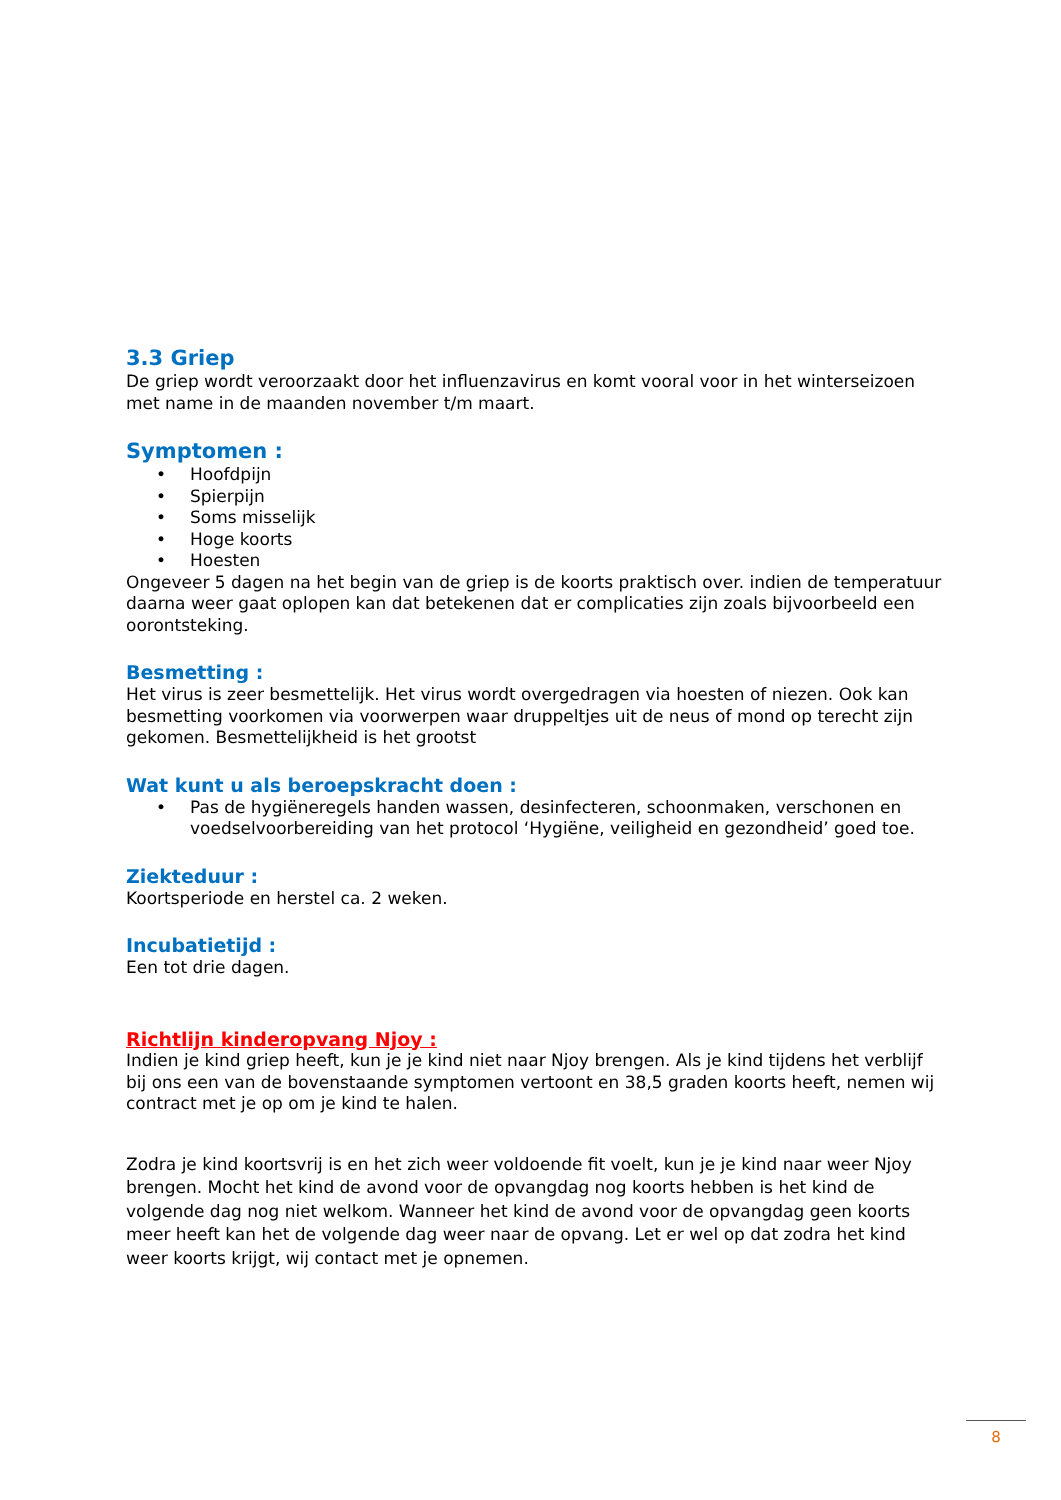3.3 Griep
De griep wordt veroorzaakt door het influenzavirus en komt vooral voor in het winterseizoen met name in de maanden november t/m maart.
Symptomen :
• Hoofdpijn
• Spierpijn
• Soms misselijk
• Hoge koorts
• Hoesten
Ongeveer 5 dagen na het begin van de griep is de koorts praktisch over. indien de temperatuur daarna weer gaat oplopen kan dat betekenen dat er complicaties zijn zoals bijvoorbeeld een oorontsteking.
Besmetting :
Het virus is zeer besmettelijk. Het virus wordt overgedragen via hoesten of niezen. Ook kan besmetting voorkomen via voorwerpen waar druppeltjes uit de neus of mond op terecht zijn gekomen. Besmettelijkheid is het grootst
Wat kunt u als beroepskracht doen :
• Pas de hygiëneregels handen wassen, desinfecteren, schoonmaken, verschonen en voedselvoorbereiding van het protocol ‘Hygiëne, veiligheid en gezondheid’ goed toe.
Ziekteduur :
Koortsperiode en herstel ca. 2 weken.
Incubatietijd :
Een tot drie dagen.
Richtlijn kinderopvang Njoy :
Indien je kind griep heeft, kun je je kind niet naar Njoy brengen. Als je kind tijdens het verblijf bij ons een van de bovenstaande symptomen vertoont en 38,5 graden koorts heeft, nemen wij contract met je op om je kind te halen.
Zodra je kind koortsvrij is en het zich weer voldoende fit voelt, kun je je kind naar weer Njoy brengen. Mocht het kind de avond voor de opvangdag nog koorts hebben is het kind de volgende dag nog niet welkom. Wanneer het kind de avond voor de opvangdag geen koorts meer heeft kan het de volgende dag weer naar de opvang. Let er wel op dat zodra het kind weer koorts krijgt, wij contact met je opnemen.
8